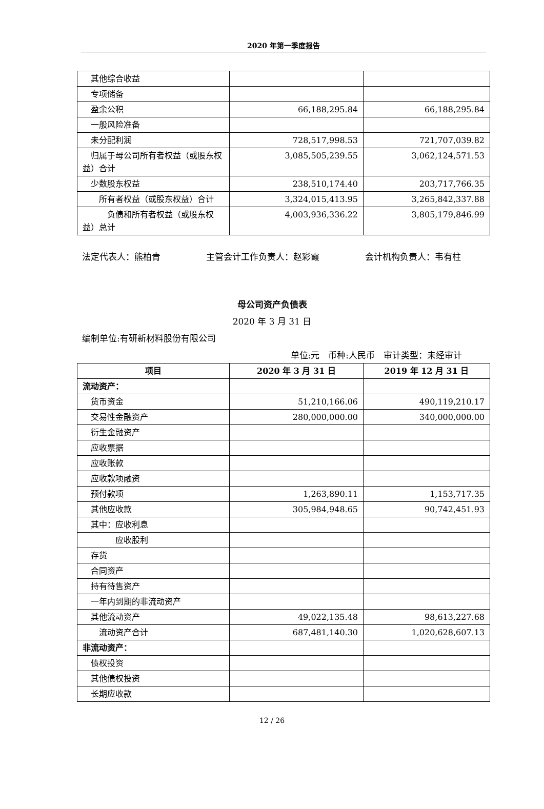2020 年第一季度报告
| 其他综合收益 | | |
| 专项储备 | | |
| 盈余公积 | 66,188,295.84 | 66,188,295.84 |
| 一般风险准备 | | |
| 未分配利润 | 728,517,998.53 | 721,707,039.82 |
| 归属于母公司所有者权益（或股东权益）合计 | 3,085,505,239.55 | 3,062,124,571.53 |
| 少数股东权益 | 238,510,174.40 | 203,717,766.35 |
| 所有者权益（或股东权益）合计 | 3,324,015,413.95 | 3,265,842,337.88 |
| 负债和所有者权益（或股东权益）总计 | 4,003,936,336.22 | 3,805,179,846.99 |
法定代表人：熊柏青 主管会计工作负责人：赵彩霞 会计机构负责人：韦有柱
母公司资产负债表
2020 年 3 月 31 日
编制单位:有研新材料股份有限公司
单位:元　币种:人民币　审计类型：未经审计
| 项目 | 2020 年 3 月 31 日 | 2019 年 12 月 31 日 |
| --- | --- | --- |
| 流动资产： | | |
| 货币资金 | 51,210,166.06 | 490,119,210.17 |
| 交易性金融资产 | 280,000,000.00 | 340,000,000.00 |
| 衍生金融资产 | | |
| 应收票据 | | |
| 应收账款 | | |
| 应收款项融资 | | |
| 预付款项 | 1,263,890.11 | 1,153,717.35 |
| 其他应收款 | 305,984,948.65 | 90,742,451.93 |
| 其中：应收利息 | | |
| 应收股利 | | |
| 存货 | | |
| 合同资产 | | |
| 持有待售资产 | | |
| 一年内到期的非流动资产 | | |
| 其他流动资产 | 49,022,135.48 | 98,613,227.68 |
| 流动资产合计 | 687,481,140.30 | 1,020,628,607.13 |
| 非流动资产： | | |
| 债权投资 | | |
| 其他债权投资 | | |
| 长期应收款 | | |
12 / 26